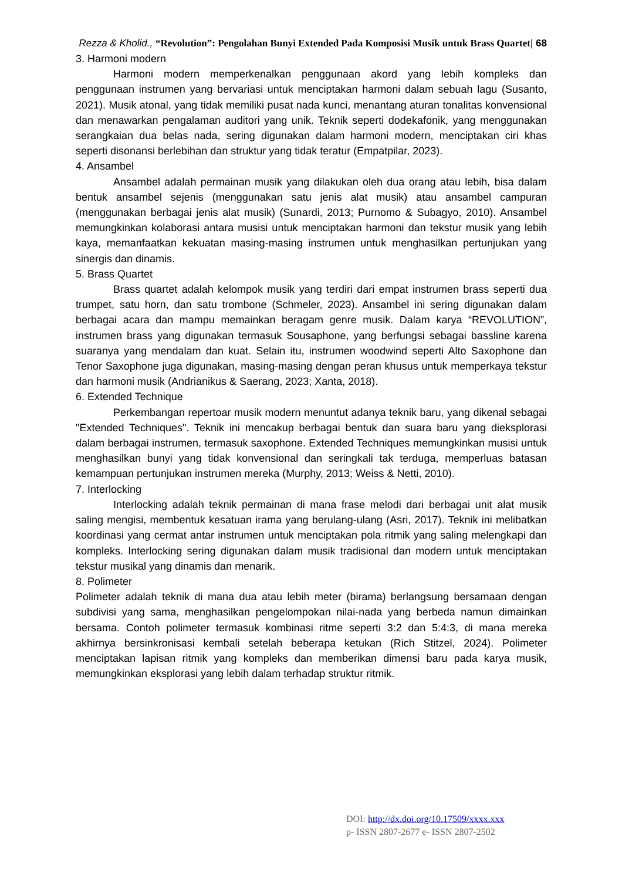Rezza & Kholid., “Revolution”: Pengolahan Bunyi Extended Pada Komposisi Musik untuk Brass Quartet| 68
3. Harmoni modern
Harmoni modern memperkenalkan penggunaan akord yang lebih kompleks dan penggunaan instrumen yang bervariasi untuk menciptakan harmoni dalam sebuah lagu (Susanto, 2021). Musik atonal, yang tidak memiliki pusat nada kunci, menantang aturan tonalitas konvensional dan menawarkan pengalaman auditori yang unik. Teknik seperti dodekafonik, yang menggunakan serangkaian dua belas nada, sering digunakan dalam harmoni modern, menciptakan ciri khas seperti disonansi berlebihan dan struktur yang tidak teratur (Empatpilar, 2023).
4. Ansambel
Ansambel adalah permainan musik yang dilakukan oleh dua orang atau lebih, bisa dalam bentuk ansambel sejenis (menggunakan satu jenis alat musik) atau ansambel campuran (menggunakan berbagai jenis alat musik) (Sunardi, 2013; Purnomo & Subagyo, 2010). Ansambel memungkinkan kolaborasi antara musisi untuk menciptakan harmoni dan tekstur musik yang lebih kaya, memanfaatkan kekuatan masing-masing instrumen untuk menghasilkan pertunjukan yang sinergis dan dinamis.
5. Brass Quartet
Brass quartet adalah kelompok musik yang terdiri dari empat instrumen brass seperti dua trumpet, satu horn, dan satu trombone (Schmeler, 2023). Ansambel ini sering digunakan dalam berbagai acara dan mampu memainkan beragam genre musik. Dalam karya “REVOLUTION”, instrumen brass yang digunakan termasuk Sousaphone, yang berfungsi sebagai bassline karena suaranya yang mendalam dan kuat. Selain itu, instrumen woodwind seperti Alto Saxophone dan Tenor Saxophone juga digunakan, masing-masing dengan peran khusus untuk memperkaya tekstur dan harmoni musik (Andrianikus & Saerang, 2023; Xanta, 2018).
6. Extended Technique
Perkembangan repertoar musik modern menuntut adanya teknik baru, yang dikenal sebagai "Extended Techniques". Teknik ini mencakup berbagai bentuk dan suara baru yang dieksplorasi dalam berbagai instrumen, termasuk saxophone. Extended Techniques memungkinkan musisi untuk menghasilkan bunyi yang tidak konvensional dan seringkali tak terduga, memperluas batasan kemampuan pertunjukan instrumen mereka (Murphy, 2013; Weiss & Netti, 2010).
7. Interlocking
Interlocking adalah teknik permainan di mana frase melodi dari berbagai unit alat musik saling mengisi, membentuk kesatuan irama yang berulang-ulang (Asri, 2017). Teknik ini melibatkan koordinasi yang cermat antar instrumen untuk menciptakan pola ritmik yang saling melengkapi dan kompleks. Interlocking sering digunakan dalam musik tradisional dan modern untuk menciptakan tekstur musikal yang dinamis dan menarik.
8. Polimeter
Polimeter adalah teknik di mana dua atau lebih meter (birama) berlangsung bersamaan dengan subdivisi yang sama, menghasilkan pengelompokan nilai-nada yang berbeda namun dimainkan bersama. Contoh polimeter termasuk kombinasi ritme seperti 3:2 dan 5:4:3, di mana mereka akhirnya bersinkronisasi kembali setelah beberapa ketukan (Rich Stitzel, 2024). Polimeter menciptakan lapisan ritmik yang kompleks dan memberikan dimensi baru pada karya musik, memungkinkan eksplorasi yang lebih dalam terhadap struktur ritmik.
DOI: http://dx.doi.org/10.17509/xxxx.xxx
p- ISSN 2807-2677 e- ISSN 2807-2502